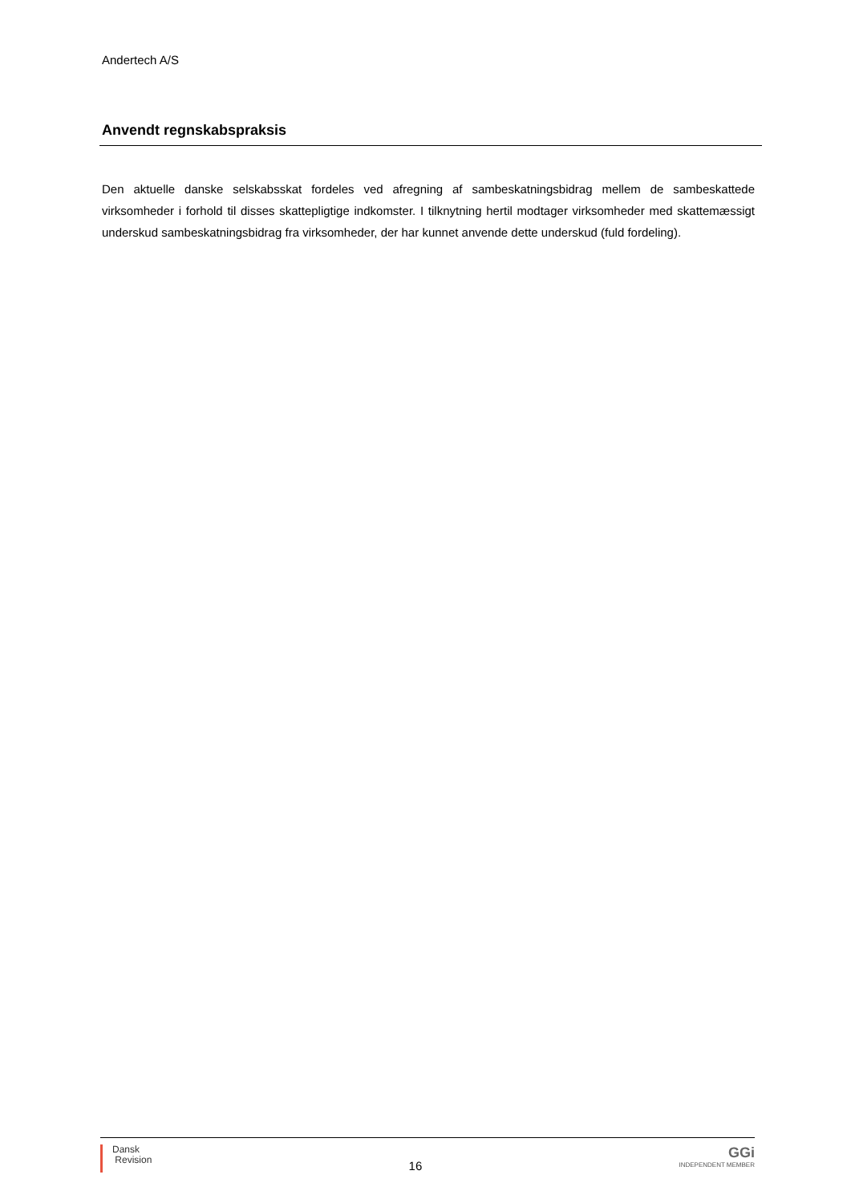Andertech A/S
Anvendt regnskabspraksis
Den aktuelle danske selskabsskat fordeles ved afregning af sambeskatningsbidrag mellem de sambeskattede virksomheder i forhold til disses skattepligtige indkomster. I tilknytning hertil modtager virksomheder med skat­temæssigt underskud sambeskatningsbidrag fra virksomheder, der har kunnet anvende dette underskud (fuld fordeling).
Dansk
Revision
16
GGi
INDEPENDENT MEMBER